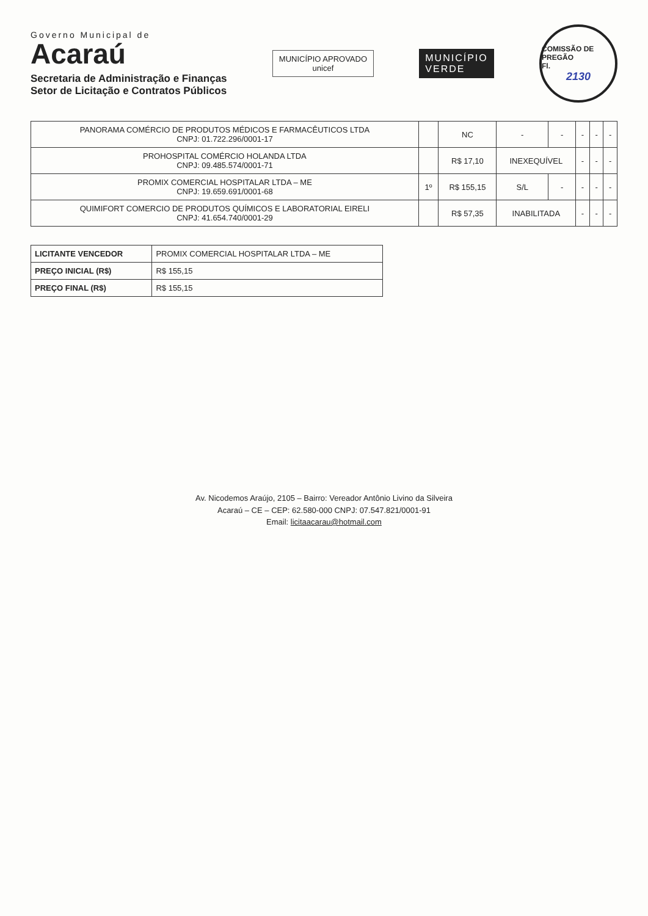Governo Municipal de
Acaraú
Secretaria de Administração e Finanças
Setor de Licitação e Contratos Públicos
MUNICÍPIO APROVADO
unicef
MUNICÍPIO
VERDE
COMISSÃO DE PREGÃO
Fl.
2130
| PANORAMA COMÉRCIO DE PRODUTOS MÉDICOS E FARMACÊUTICOS LTDA CNPJ: 01.722.296/0001-17 | | NC | - | - | - | - | - |
| PROHOSPITAL COMÉRCIO HOLANDA LTDA CNPJ: 09.485.574/0001-71 | | R$ 17,10 | INEXEQUÍVEL | | - | - | - |
| PROMIX COMERCIAL HOSPITALAR LTDA – ME CNPJ: 19.659.691/0001-68 | 1º | R$ 155,15 | S/L | - | - | - | - |
| QUIMIFORT COMERCIO DE PRODUTOS QUÍMICOS E LABORATORIAL EIRELI CNPJ: 41.654.740/0001-29 | | R$ 57,35 | INABILITADA | | - | - | - |
| LICITANTE VENCEDOR | PROMIX COMERCIAL HOSPITALAR LTDA – ME |
| PREÇO INICIAL (R$) | R$ 155,15 |
| PREÇO FINAL (R$) | R$ 155,15 |
Av. Nicodemos Araújo, 2105 – Bairro: Vereador Antônio Livino da Silveira
Acaraú – CE – CEP: 62.580-000 CNPJ: 07.547.821/0001-91
Email: licitaacarau@hotmail.com